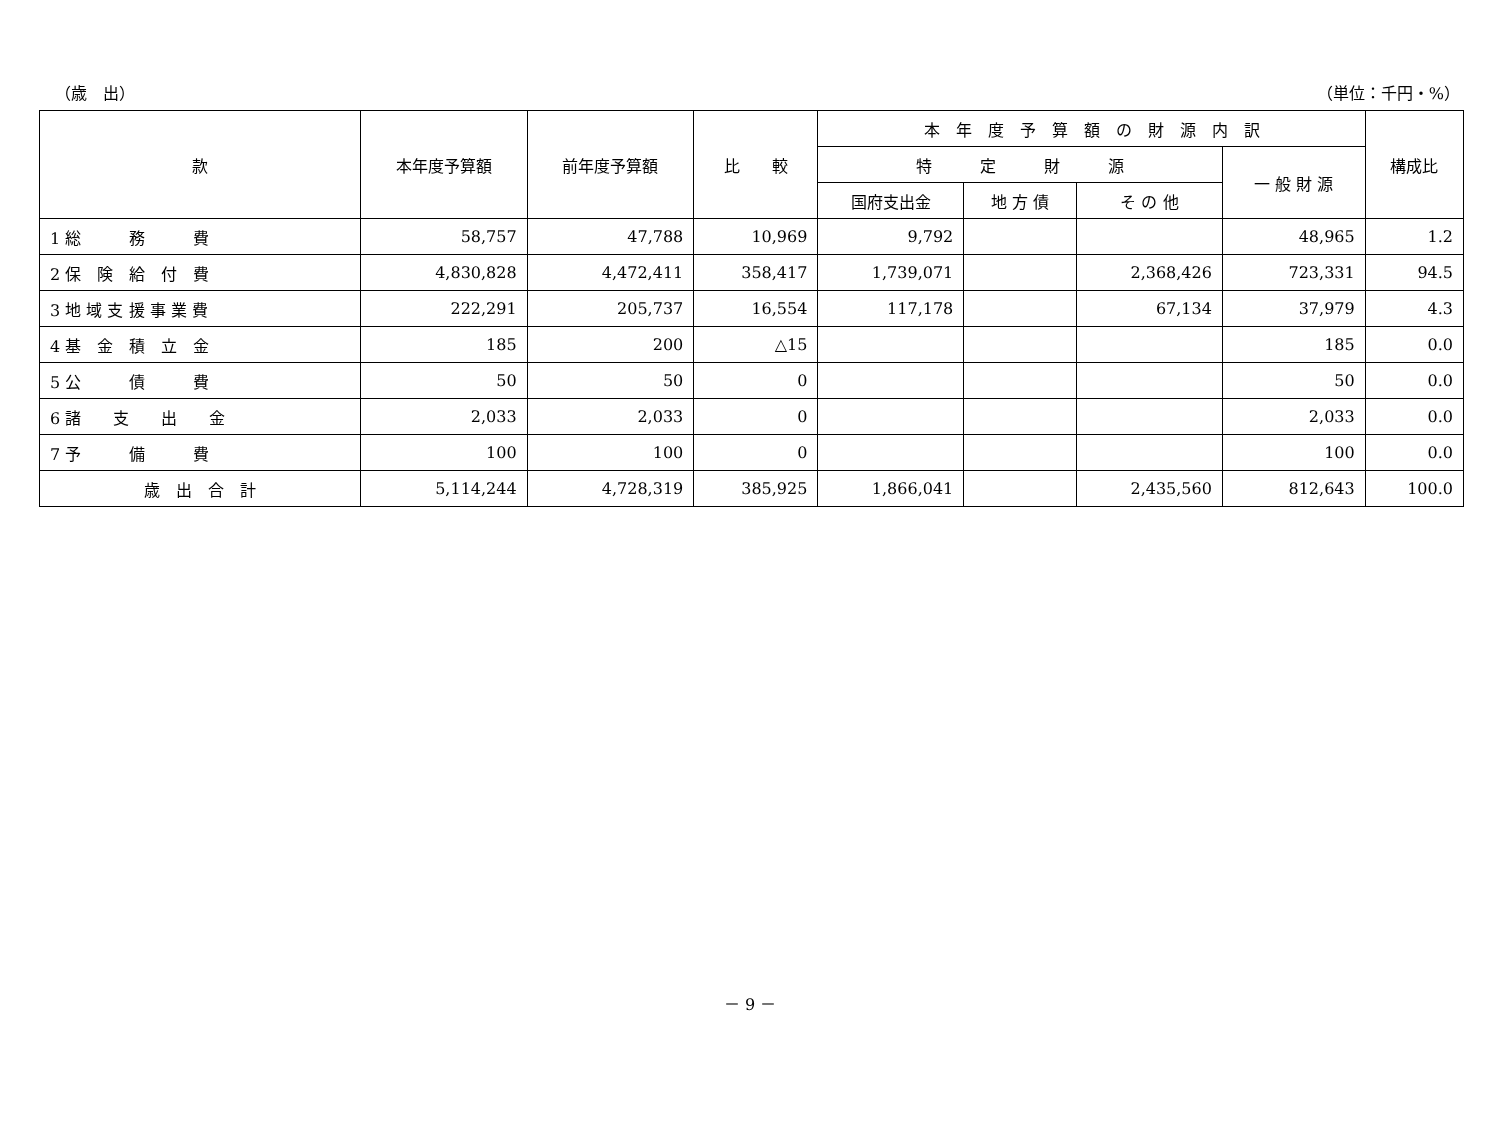（歳　出） （単位：千円・%）
| 款 | 本年度予算額 | 前年度予算額 | 比 較 | 本 年 度 予 算 額 の 財 源 内 訳 | | | | 構成比 |
| --- | --- | --- | --- | --- | --- | --- | --- | --- |
| | | | | 特 定 財 源 | | | 一 般 財 源 | |
| | | | | 国府支出金 | 地 方 債 | そ の 他 | | |
| 1 総 務 費 | 58,757 | 47,788 | 10,969 | 9,792 | | | 48,965 | 1.2 |
| 2 保 険 給 付 費 | 4,830,828 | 4,472,411 | 358,417 | 1,739,071 | | 2,368,426 | 723,331 | 94.5 |
| 3 地 域 支 援 事 業 費 | 222,291 | 205,737 | 16,554 | 117,178 | | 67,134 | 37,979 | 4.3 |
| 4 基 金 積 立 金 | 185 | 200 | △15 | | | | 185 | 0.0 |
| 5 公 債 費 | 50 | 50 | 0 | | | | 50 | 0.0 |
| 6 諸 支 出 金 | 2,033 | 2,033 | 0 | | | | 2,033 | 0.0 |
| 7 予 備 費 | 100 | 100 | 0 | | | | 100 | 0.0 |
| 歳 出 合 計 | 5,114,244 | 4,728,319 | 385,925 | 1,866,041 | | 2,435,560 | 812,643 | 100.0 |
－ 9 －